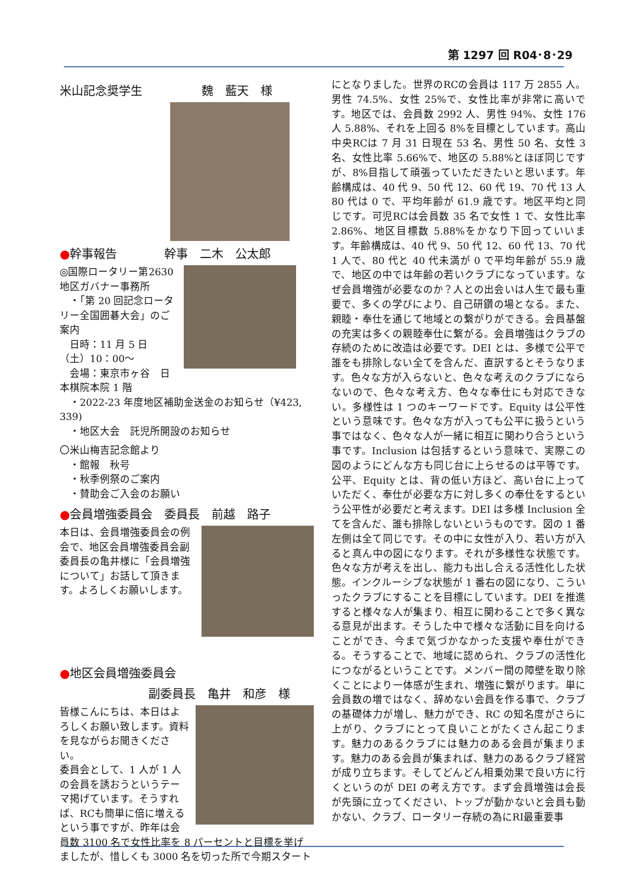第 1297 回 R04･8･29
米山記念奨学生　　　　　魏　藍天　様
●幹事報告　　　　幹事　二木　公太郎
◎国際ロータリー第2630 地区ガバナー事務所
　・「第 20 回記念ロータリー全国囲碁大会」のご案内
　日時：11 月 5 日（土）10：00～
　会場：東京市ヶ谷　日本棋院本院 1 階
　・2022-23 年度地区補助金送金のお知らせ（¥423, 339)
　・地区大会　託児所開設のお知らせ
〇米山梅吉記念館より
　・館報　秋号
　・秋季例祭のご案内
　・賛助会ご入会のお願い
●会員増強委員会　委員長　前越　路子
本日は、会員増強委員会の例会で、地区会員増強委員会副委員長の亀井様に「会員増強について」お話して頂きます。よろしくお願いします。
●地区会員増強委員会
副委員長　亀井　和彦　様
皆様こんにちは、本日はよろしくお願い致します。資料を見ながらお聞きください。
委員会として、1 人が 1 人の会員を誘おうというテーマ掲げています。そうすれば、RCも簡単に倍に増えるという事ですが、昨年は会員数 3100 名で女性比率を 8 パーセントと目標を挙げましたが、惜しくも 3000 名を切った所で今期スタート
にとなりました。世界のRCの会員は 117 万 2855 人。男性 74.5%、女性 25%で、女性比率が非常に高いです。地区では、会員数 2992 人、男性 94%、女性 176 人 5.88%、それを上回る 8%を目標としています。高山中央RCは 7 月 31 日現在 53 名、男性 50 名、女性 3 名、女性比率 5.66%で、地区の 5.88%とほぼ同じですが、8%目指して頑張っていただきたいと思います。年齢構成は、40 代 9、50 代 12、60 代 19、70 代 13 人 80 代は 0 で、平均年齢が 61.9 歳です。地区平均と同じです。可児RCは会員数 35 名で女性 1 で、女性比率 2.86%、地区目標数 5.88%をかなり下回っていいます。年齢構成は、40 代 9、50 代 12、60 代 13、70 代 1 人で、80 代と 40 代未満が 0 で平均年齢が 55.9 歳で、地区の中では年齢の若いクラブになっています。なぜ会員増強が必要なのか？人との出会いは人生で最も重要で、多くの学びにより、自己研鑽の場となる。また、親睦・奉仕を通じて地域との繋がりができる。会員基盤の充実は多くの親睦奉仕に繋がる。会員増強はクラブの存続のために改造は必要です。DEI とは、多様で公平で誰をも排除しない全てを含んだ、直訳するとそうなります。色々な方が入らないと、色々な考えのクラブにならないので、色々な考え方、色々な奉仕にも対応できない。多様性は 1 つのキーワードです。Equity は公平性という意味です。色々な方が入っても公平に扱うという事ではなく、色々な人が一緒に相互に関わり合うという事です。Inclusion は包括するという意味で、実際この図のようにどんな方も同じ台に上らせるのは平等です。公平、Equity とは、背の低い方ほど、高い台に上っていただく、奉仕が必要な方に対し多くの奉仕をするという公平性が必要だと考えます。DEI は多様 Inclusion 全てを含んだ、誰も排除しないというものです。図の 1 番左側は全て同じです。その中に女性が入り、若い方が入ると真ん中の図になります。それが多様性な状態です。色々な方が考えを出し、能力も出し合える活性化した状態。インクルーシブな状態が 1 番右の図になり、こういったクラブにすることを目標にしています。DEI を推進すると様々な人が集まり、相互に関わることで多く異なる意見が出ます。そうした中で様々な活動に目を向けることができ、今まで気づかなかった支援や奉仕ができる。そうすることで、地域に認められ、クラブの活性化につながるということです。メンバー間の障壁を取り除くことにより一体感が生まれ、増強に繋がります。単に会員数の増ではなく、辞めない会員を作る事で、クラブの基礎体力が増し、魅力ができ、RC の知名度がさらに上がり、クラブにとって良いことがたくさん起こります。魅力のあるクラブには魅力のある会員が集まります。魅力のある会員が集まれば、魅力のあるクラブ経営が成り立ちます。そしてどんどん相乗効果で良い方に行くというのが DEI の考え方です。まず会員増強は会長が先頭に立ってください、トップが動かないと会員も動かない、クラブ、ロータリー存続の為にRI最重要事